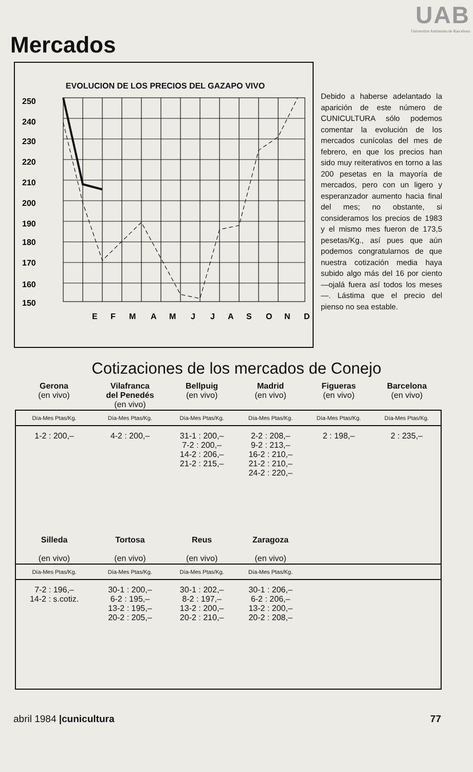UAB
Universitat Autònoma de Barcelona
Mercados
EVOLUCION DE LOS PRECIOS DEL GAZAPO VIVO
250
240
230
220
210
200
190
180
170
160
150
E
F
M
A
M
J
J
A
S
O
N
D
Debido a haberse adelantado la aparición de este número de CUNICULTURA sólo podemos comentar la evolución de los mercados cunícolas del mes de febrero, en que los precios han sido muy reiterativos en torno a las 200 pesetas en la mayoría de mercados, pero con un ligero y esperanzador aumento hacia final del mes; no obstante, si consideramos los precios de 1983 y el mismo mes fueron de 173,5 pesetas/Kg., así pues que aún podemos congratularnos de que nuestra cotización media haya subido algo más del 16 por ciento —ojalá fuera así todos los meses—. Lástima que el precio del pienso no sea estable.
Cotizaciones de los mercados de Conejo
| Gerona (en vivo) | Vilafranca del Penedés (en vivo) | Bellpuig (en vivo) | Madrid (en vivo) | Figueras (en vivo) | Barcelona (en vivo) |
| Día-Mes Ptas/Kg. | Día-Mes Ptas/Kg. | Día-Mes Ptas/Kg. | Día-Mes Ptas/Kg. | Día-Mes Ptas/Kg. | Día-Mes Ptas/Kg. |
| 1-2 : 200,– | 4-2 : 200,– | 31-1 : 200,– 7-2 : 200,– 14-2 : 206,– 21-2 : 215,– | 2-2 : 208,– 9-2 : 213,– 16-2 : 210,– 21-2 : 210,– 24-2 : 220,– | 2 : 198,– | 2 : 235,– |
| Silleda (en vivo) | Tortosa (en vivo) | Reus (en vivo) | Zaragoza (en vivo) | | |
| Día-Mes Ptas/Kg. | Día-Mes Ptas/Kg. | Día-Mes Ptas/Kg. | Día-Mes Ptas/Kg. | | |
| 7-2 : 196,– 14-2 : s.cotiz. | 30-1 : 200,– 6-2 : 195,– 13-2 : 195,– 20-2 : 205,– | 30-1 : 202,– 8-2 : 197,– 13-2 : 200,– 20-2 : 210,– | 30-1 : 206,– 6-2 : 206,– 13-2 : 200,– 20-2 : 208,– | | |
abril 1984 |cunicultura 77